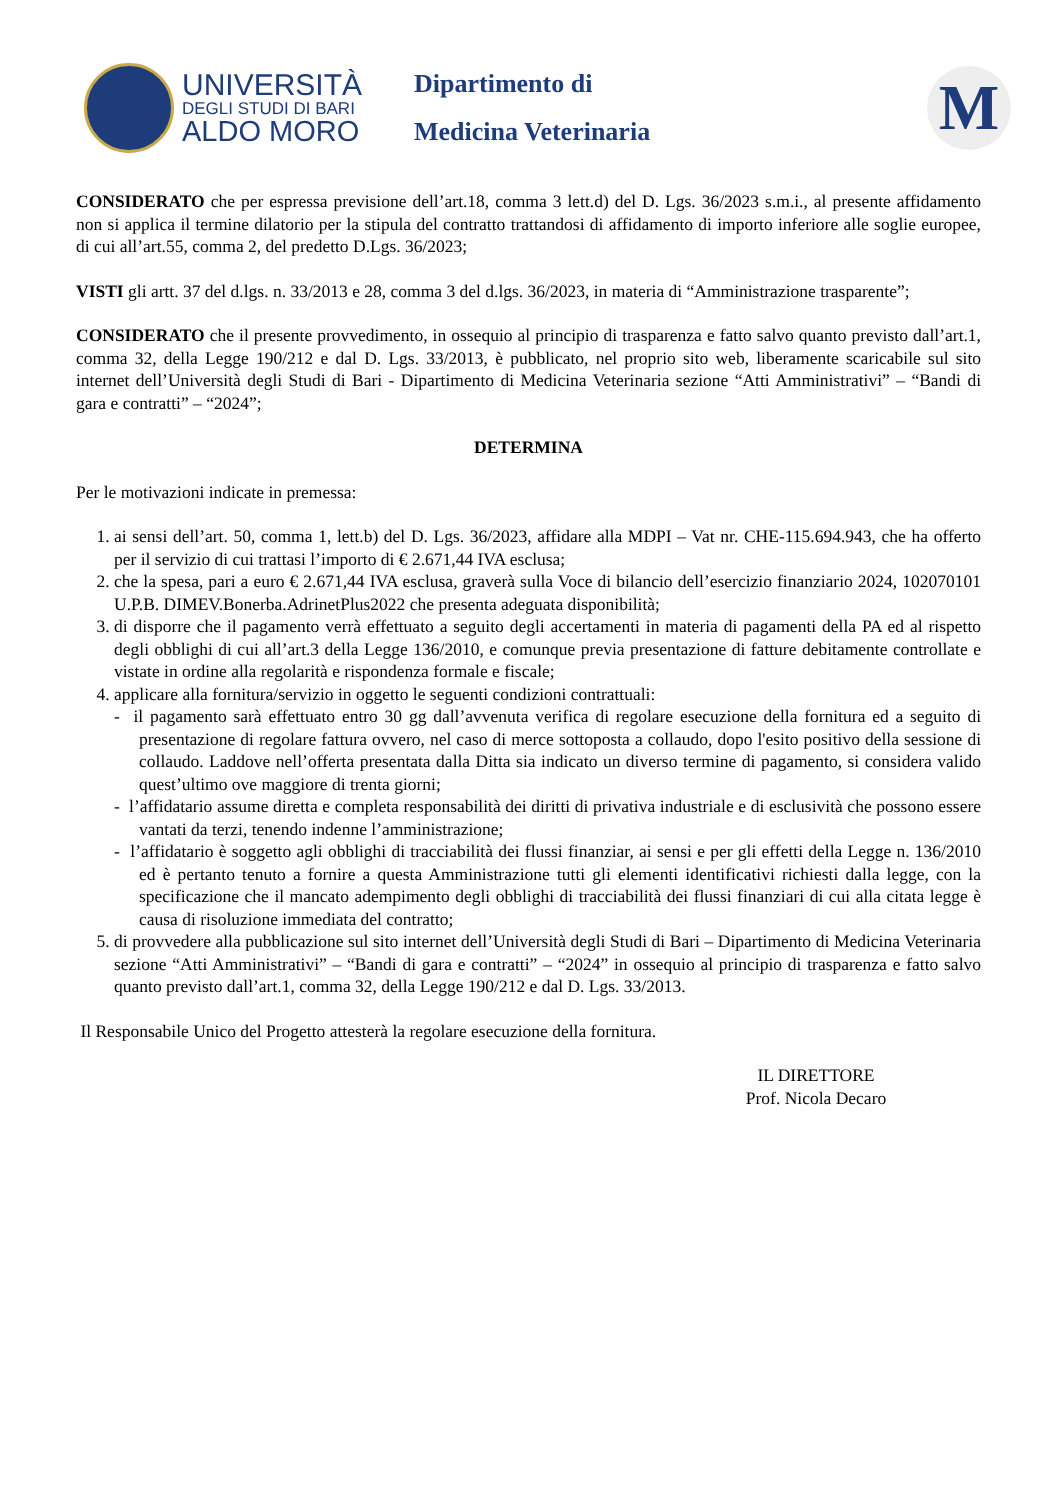UNIVERSITÀ
DEGLI STUDI DI BARI
ALDO MORO
Dipartimento di
Medicina Veterinaria
M
CONSIDERATO che per espressa previsione dell’art.18, comma 3 lett.d) del D. Lgs. 36/2023 s.m.i., al presente affidamento non si applica il termine dilatorio per la stipula del contratto trattandosi di affidamento di importo inferiore alle soglie europee, di cui all’art.55, comma 2, del predetto D.Lgs. 36/2023;
VISTI gli artt. 37 del d.lgs. n. 33/2013 e 28, comma 3 del d.lgs. 36/2023, in materia di “Amministrazione trasparente”;
CONSIDERATO che il presente provvedimento, in ossequio al principio di trasparenza e fatto salvo quanto previsto dall’art.1, comma 32, della Legge 190/212 e dal D. Lgs. 33/2013, è pubblicato, nel proprio sito web, liberamente scaricabile sul sito internet dell’Università degli Studi di Bari - Dipartimento di Medicina Veterinaria sezione “Atti Amministrativi” – “Bandi di gara e contratti” – “2024”;
DETERMINA
Per le motivazioni indicate in premessa:
1. ai sensi dell’art. 50, comma 1, lett.b) del D. Lgs. 36/2023, affidare alla MDPI – Vat nr. CHE-115.694.943, che ha offerto per il servizio di cui trattasi l’importo di € 2.671,44 IVA esclusa;
2. che la spesa, pari a euro € 2.671,44 IVA esclusa, graverà sulla Voce di bilancio dell’esercizio finanziario 2024, 102070101 U.P.B. DIMEV.Bonerba.AdrinetPlus2022 che presenta adeguata disponibilità;
3. di disporre che il pagamento verrà effettuato a seguito degli accertamenti in materia di pagamenti della PA ed al rispetto degli obblighi di cui all’art.3 della Legge 136/2010, e comunque previa presentazione di fatture debitamente controllate e vistate in ordine alla regolarità e rispondenza formale e fiscale;
4. applicare alla fornitura/servizio in oggetto le seguenti condizioni contrattuali:
- il pagamento sarà effettuato entro 30 gg dall’avvenuta verifica di regolare esecuzione della fornitura ed a seguito di presentazione di regolare fattura ovvero, nel caso di merce sottoposta a collaudo, dopo l'esito positivo della sessione di collaudo. Laddove nell’offerta presentata dalla Ditta sia indicato un diverso termine di pagamento, si considera valido quest’ultimo ove maggiore di trenta giorni;
- l’affidatario assume diretta e completa responsabilità dei diritti di privativa industriale e di esclusività che possono essere vantati da terzi, tenendo indenne l’amministrazione;
- l’affidatario è soggetto agli obblighi di tracciabilità dei flussi finanziar, ai sensi e per gli effetti della Legge n. 136/2010 ed è pertanto tenuto a fornire a questa Amministrazione tutti gli elementi identificativi richiesti dalla legge, con la specificazione che il mancato adempimento degli obblighi di tracciabilità dei flussi finanziari di cui alla citata legge è causa di risoluzione immediata del contratto;
5. di provvedere alla pubblicazione sul sito internet dell’Università degli Studi di Bari – Dipartimento di Medicina Veterinaria sezione “Atti Amministrativi” – “Bandi di gara e contratti” – “2024” in ossequio al principio di trasparenza e fatto salvo quanto previsto dall’art.1, comma 32, della Legge 190/212 e dal D. Lgs. 33/2013.
Il Responsabile Unico del Progetto attesterà la regolare esecuzione della fornitura.
IL DIRETTORE
Prof. Nicola Decaro